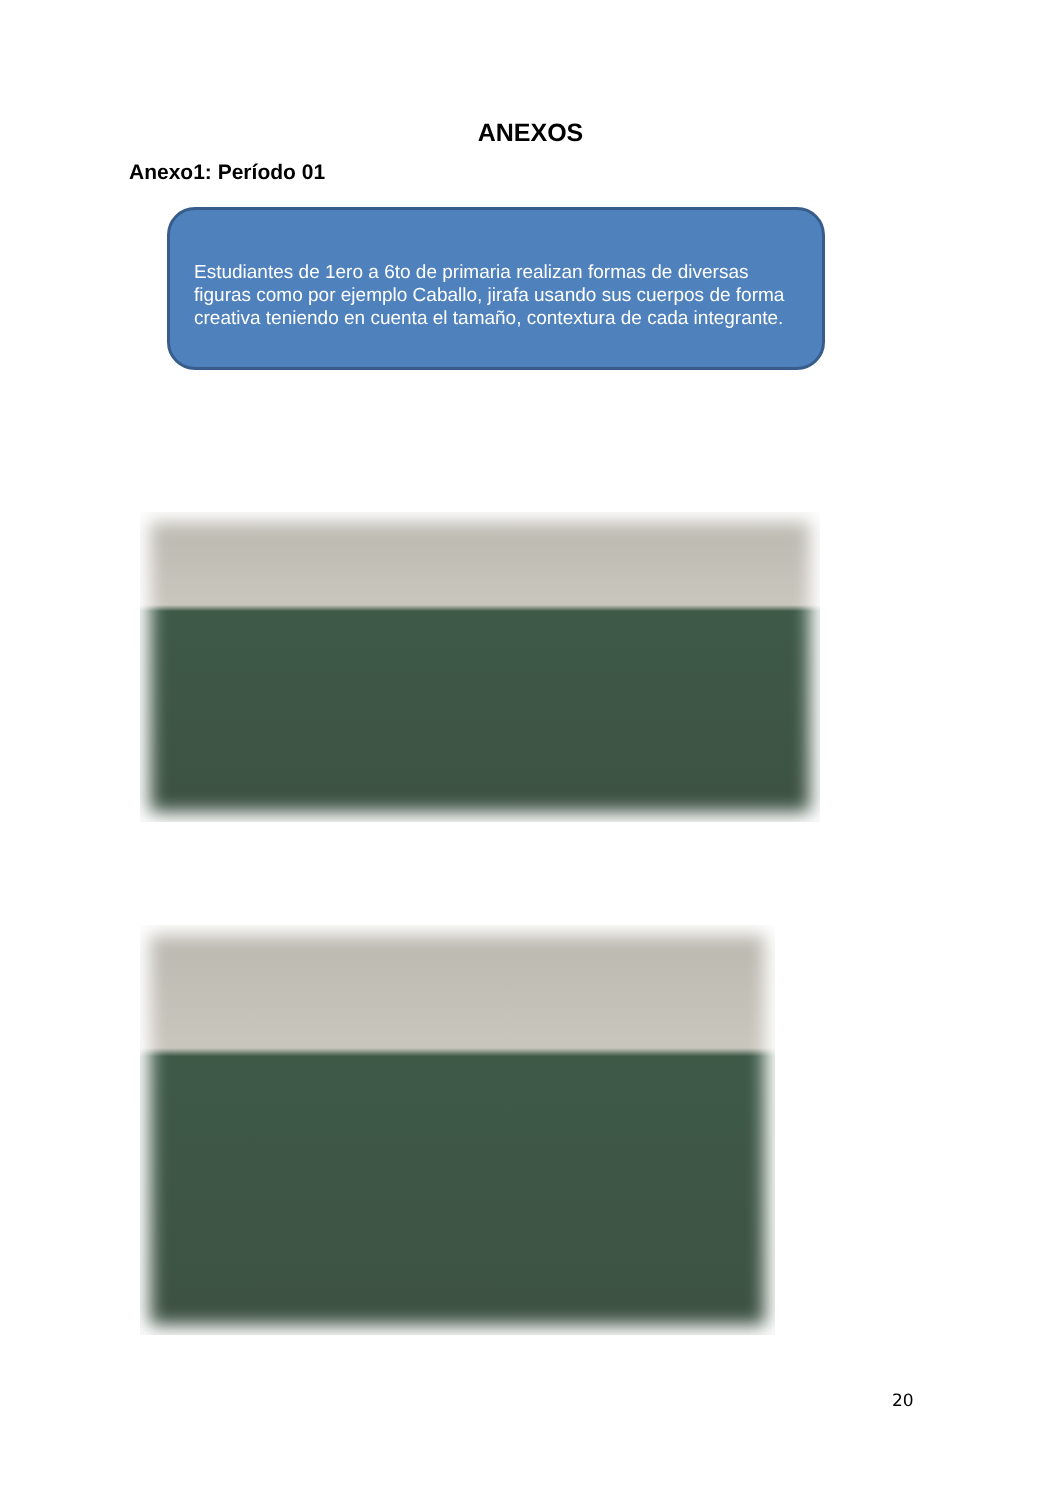ANEXOS
Anexo1: Período 01
Estudiantes de 1ero a 6to de primaria realizan formas de diversas figuras como por ejemplo Caballo, jirafa usando sus cuerpos de forma creativa teniendo en cuenta el tamaño, contextura de cada integrante.
20